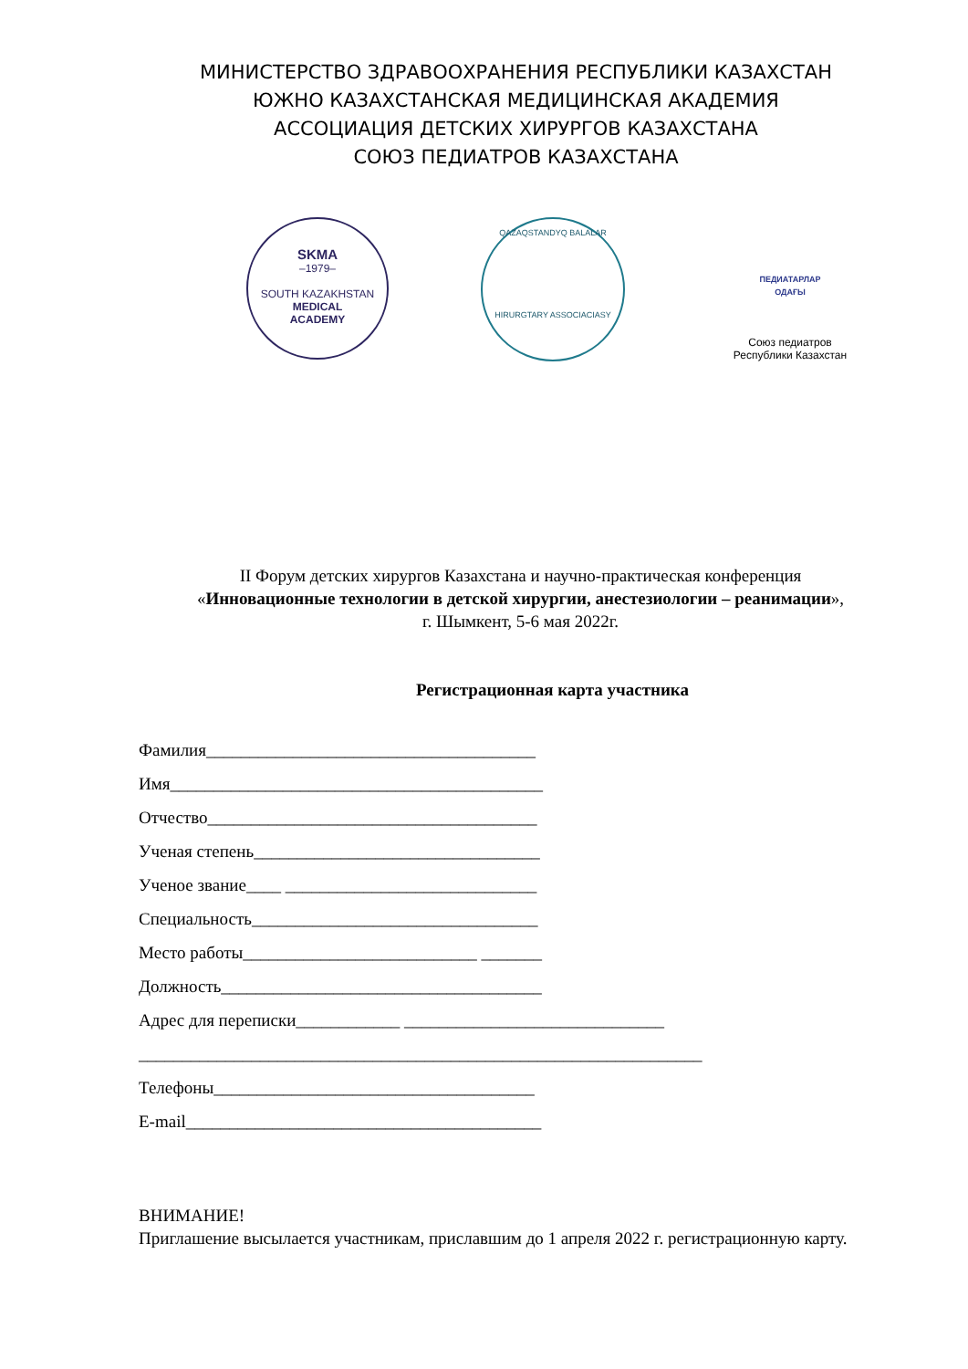МИНИСТЕРСТВО ЗДРАВООХРАНЕНИЯ РЕСПУБЛИКИ КАЗАХСТАН
ЮЖНО КАЗАХСТАНСКАЯ МЕДИЦИНСКАЯ АКАДЕМИЯ
АССОЦИАЦИЯ ДЕТСКИХ ХИРУРГОВ КАЗАХСТАНА
СОЮЗ ПЕДИАТРОВ КАЗАХСТАНА
SKMA
–1979–
SOUTH KAZAKHSTAN
MEDICAL
ACADEMY
QAZAQSTANDYQ BALALAR
HIRURGTARY ASSOCIACIASY
ПЕДИАТАРЛАР
ОДАҒЫ
Союз педиатров
Республики Казахстан
II Форум детских хирургов Казахстана и научно-практическая конференция
«Инновационные технологии в детской хирургии, анестезиологии – реанимации»,
г. Шымкент, 5-6 мая 2022г.
Регистрационная карта участника
Фамилия______________________________________
Имя___________________________________________
Отчество______________________________________
Ученая степень_________________________________
Ученое звание____ _____________________________
Специальность_________________________________
Место работы___________________________ _______
Должность_____________________________________
Адрес для переписки____________ ______________________________
_________________________________________________________________
Телефоны_____________________________________
E-mail_________________________________________
ВНИМАНИЕ!
Приглашение высылается участникам, приславшим до 1 апреля 2022 г. регистрационную карту.